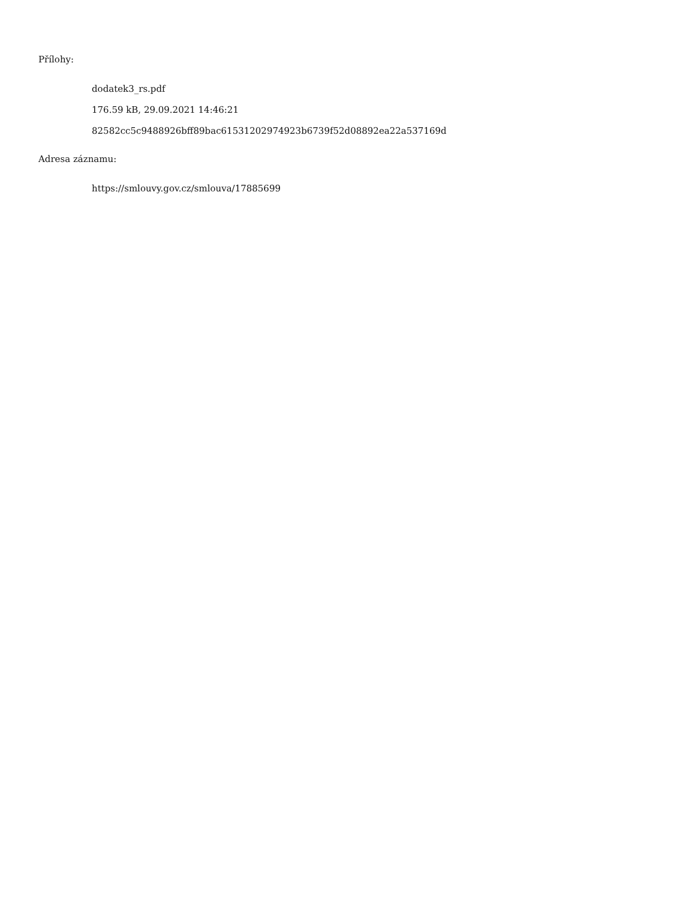Přílohy:
dodatek3_rs.pdf
176.59 kB, 29.09.2021 14:46:21
82582cc5c9488926bff89bac61531202974923b6739f52d08892ea22a537169d
Adresa záznamu:
https://smlouvy.gov.cz/smlouva/17885699